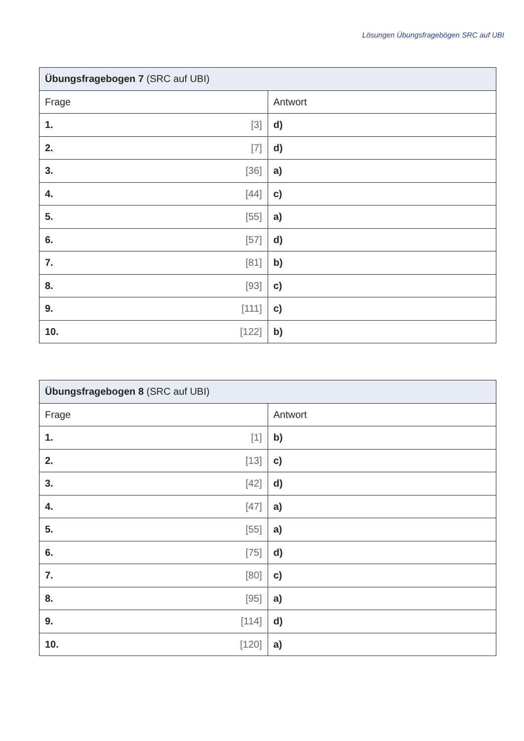Lösungen Übungsfragebögen SRC auf UBI
| Übungsfragebogen 7 (SRC auf UBI) | |
| --- | --- |
| Frage | Antwort |
| 1. [3] | d) |
| 2. [7] | d) |
| 3. [36] | a) |
| 4. [44] | c) |
| 5. [55] | a) |
| 6. [57] | d) |
| 7. [81] | b) |
| 8. [93] | c) |
| 9. [111] | c) |
| 10. [122] | b) |
| Übungsfragebogen 8 (SRC auf UBI) | |
| --- | --- |
| Frage | Antwort |
| 1. [1] | b) |
| 2. [13] | c) |
| 3. [42] | d) |
| 4. [47] | a) |
| 5. [55] | a) |
| 6. [75] | d) |
| 7. [80] | c) |
| 8. [95] | a) |
| 9. [114] | d) |
| 10. [120] | a) |